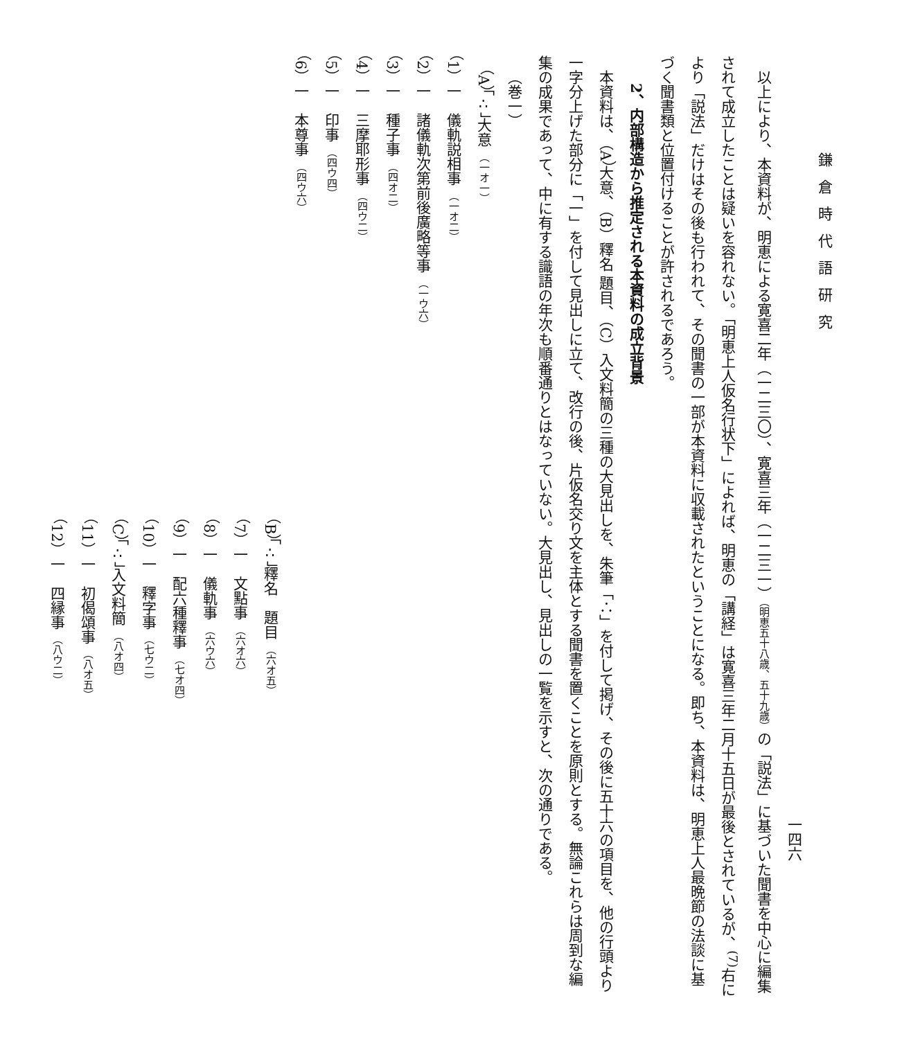鎌倉時代語研究
一四六
以上により、本資料が、明恵による寛喜二年（一二三〇）、寛喜三年（一二三一）（明恵五十八歳、五十九歳）の「説法」に基づいた聞書を中心に編集されて成立したことは疑いを容れない。「明恵上人仮名行状下」によれば、明恵の「講経」は寛喜三年二月十五日が最後とされているが、<sup>(7)</sup>右により「説法」だけはその後も行われて、その聞書の一部が本資料に収載されたということになる。即ち、本資料は、明恵上人最晩節の法談に基づく聞書類と位置付けることが許されるであろう。
2、内部構造から推定される本資料の成立背景
本資料は、（A）大意、（B）釋名 題目、（C）入文料簡の三種の大見出しを、朱筆「∴」を付して掲げ、その後に五十六の項目を、他の行頭より一字分上げた部分に「一」を付して見出しに立て、改行の後、片仮名交り文を主体とする聞書を置くことを原則とする。無論これらは周到な編集の成果であって、中に有する識語の年次も順番通りとはなっていない。大見出し、見出しの一覧を示すと、次の通りである。
（巻一）
（A）「∴」大意 （一オ一）
（1）一　儀軌説相事 （一オ二）
（2）一　諸儀軌次第前後廣略等事 （一ウ六）
（3）一　種子事 （四オ二）
（4）一　三摩耶形事 （四ウ二）
（5）一　印事 （四ウ四）
（6）一　本尊事 （四ウ六）
（B）「∴」釋名　題目 （六オ五）
（7）一　文點事 （六オ六）
（8）一　儀軌事 （六ウ六）
（9）一　配六種釋事 （七オ四）
（10）一　釋字事 （七ウ二）
（C）「∴」入文料簡 （八オ四）
（11）一　初偈頌事 （八オ五）
（12）一　四縁事 （八ウ二）